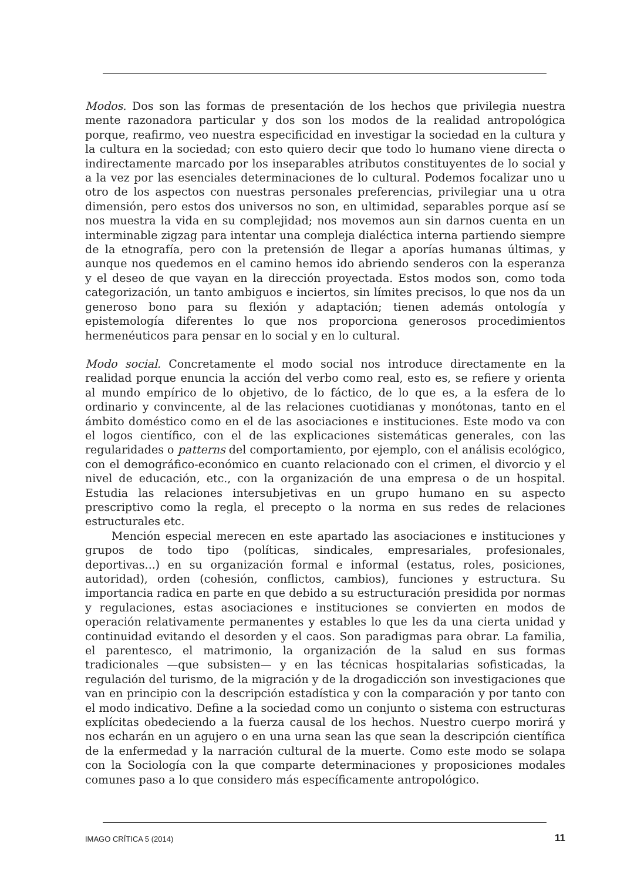Modos. Dos son las formas de presentación de los hechos que privilegia nuestra mente razonadora particular y dos son los modos de la realidad antropológica porque, reafirmo, veo nuestra especificidad en investigar la sociedad en la cultura y la cultura en la sociedad; con esto quiero decir que todo lo humano viene directa o indirectamente marcado por los inseparables atributos constituyentes de lo social y a la vez por las esenciales determinaciones de lo cultural. Podemos focalizar uno u otro de los aspectos con nuestras personales preferencias, privilegiar una u otra dimensión, pero estos dos universos no son, en ultimidad, separables porque así se nos muestra la vida en su complejidad; nos movemos aun sin darnos cuenta en un interminable zigzag para intentar una compleja dialéctica interna partiendo siempre de la etnografía, pero con la pretensión de llegar a aporías humanas últimas, y aunque nos quedemos en el camino hemos ido abriendo senderos con la esperanza y el deseo de que vayan en la dirección proyectada. Estos modos son, como toda categorización, un tanto ambiguos e inciertos, sin límites precisos, lo que nos da un generoso bono para su flexión y adaptación; tienen además ontología y epistemología diferentes lo que nos proporciona generosos procedimientos hermenéuticos para pensar en lo social y en lo cultural.
Modo social. Concretamente el modo social nos introduce directamente en la realidad porque enuncia la acción del verbo como real, esto es, se refiere y orienta al mundo empírico de lo objetivo, de lo fáctico, de lo que es, a la esfera de lo ordinario y convincente, al de las relaciones cuotidianas y monótonas, tanto en el ámbito doméstico como en el de las asociaciones e instituciones. Este modo va con el logos científico, con el de las explicaciones sistemáticas generales, con las regularidades o patterns del comportamiento, por ejemplo, con el análisis ecológico, con el demográfico-económico en cuanto relacionado con el crimen, el divorcio y el nivel de educación, etc., con la organización de una empresa o de un hospital. Estudia las relaciones intersubjetivas en un grupo humano en su aspecto prescriptivo como la regla, el precepto o la norma en sus redes de relaciones estructurales etc.
Mención especial merecen en este apartado las asociaciones e instituciones y grupos de todo tipo (políticas, sindicales, empresariales, profesionales, deportivas...) en su organización formal e informal (estatus, roles, posiciones, autoridad), orden (cohesión, conflictos, cambios), funciones y estructura. Su importancia radica en parte en que debido a su estructuración presidida por normas y regulaciones, estas asociaciones e instituciones se convierten en modos de operación relativamente permanentes y estables lo que les da una cierta unidad y continuidad evitando el desorden y el caos. Son paradigmas para obrar. La familia, el parentesco, el matrimonio, la organización de la salud en sus formas tradicionales —que subsisten— y en las técnicas hospitalarias sofisticadas, la regulación del turismo, de la migración y de la drogadicción son investigaciones que van en principio con la descripción estadística y con la comparación y por tanto con el modo indicativo. Define a la sociedad como un conjunto o sistema con estructuras explícitas obedeciendo a la fuerza causal de los hechos. Nuestro cuerpo morirá y nos echarán en un agujero o en una urna sean las que sean la descripción científica de la enfermedad y la narración cultural de la muerte. Como este modo se solapa con la Sociología con la que comparte determinaciones y proposiciones modales comunes paso a lo que considero más específicamente antropológico.
IMAGO CRÍTICA 5 (2014) 11